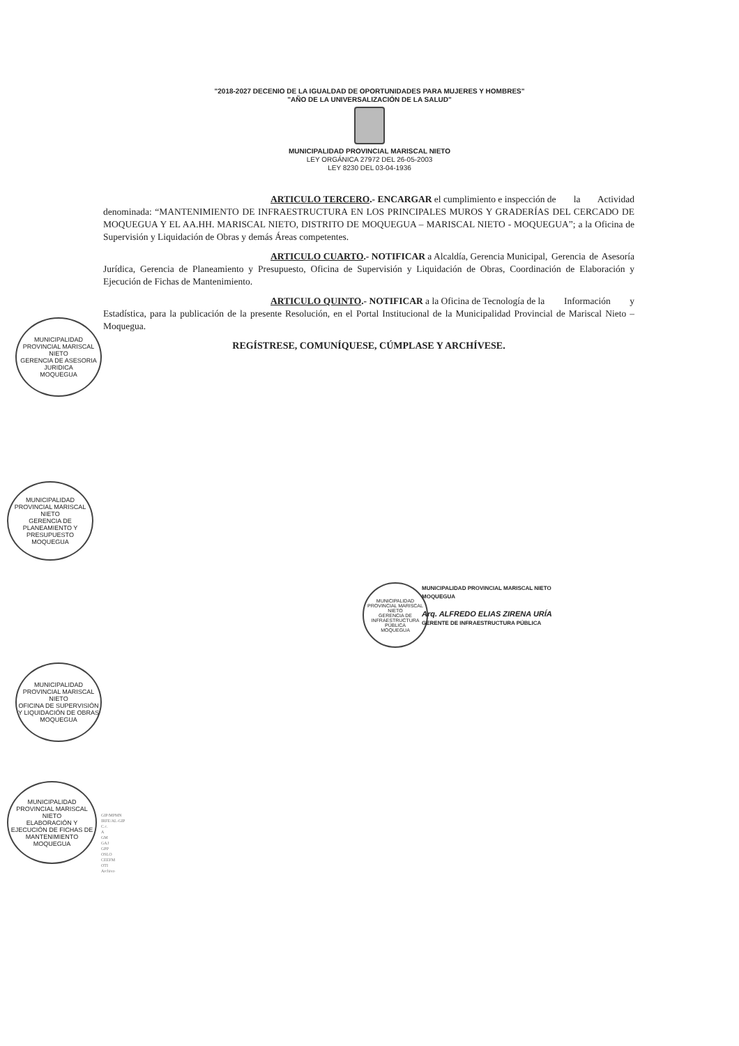"2018-2027 DECENIO DE LA IGUALDAD DE OPORTUNIDADES PARA MUJERES Y HOMBRES"
"AÑO DE LA UNIVERSALIZACIÓN DE LA SALUD"
MUNICIPALIDAD PROVINCIAL MARISCAL NIETO
LEY ORGÁNICA 27972 DEL 26-05-2003
LEY 8230 DEL 03-04-1936
ARTICULO TERCERO.- ENCARGAR el cumplimiento e inspección de la Actividad denominada: “MANTENIMIENTO DE INFRAESTRUCTURA EN LOS PRINCIPALES MUROS Y GRADERÍAS DEL CERCADO DE MOQUEGUA Y EL AA.HH. MARISCAL NIETO, DISTRITO DE MOQUEGUA – MARISCAL NIETO - MOQUEGUA”; a la Oficina de Supervisión y Liquidación de Obras y demás Áreas competentes.
ARTICULO CUARTO.- NOTIFICAR a Alcaldía, Gerencia Municipal, Gerencia de Asesoría Jurídica, Gerencia de Planeamiento y Presupuesto, Oficina de Supervisión y Liquidación de Obras, Coordinación de Elaboración y Ejecución de Fichas de Mantenimiento.
ARTICULO QUINTO.- NOTIFICAR a la Oficina de Tecnología de la Información y Estadística, para la publicación de la presente Resolución, en el Portal Institucional de la Municipalidad Provincial de Mariscal Nieto – Moquegua.
REGÍSTRESE, COMUNÍQUESE, CÚMPLASE Y ARCHÍVESE.
MUNICIPALIDAD PROVINCIAL MARISCAL NIETO
GERENCIA DE ASESORIA JURIDICA
MOQUEGUA
MUNICIPALIDAD PROVINCIAL MARISCAL NIETO
GERENCIA DE PLANEAMIENTO Y PRESUPUESTO
MOQUEGUA
MUNICIPALIDAD PROVINCIAL MARISCAL NIETO
OFICINA DE SUPERVISIÓN Y LIQUIDACIÓN DE OBRAS
MOQUEGUA
MUNICIPALIDAD PROVINCIAL MARISCAL NIETO
ELABORACIÓN Y EJECUCIÓN DE FICHAS DE MANTENIMIENTO
MOQUEGUA
MUNICIPALIDAD PROVINCIAL MARISCAL NIETO
GERENCIA DE INFRAESTRUCTURA PÚBLICA
MOQUEGUA
MUNICIPALIDAD PROVINCIAL MARISCAL NIETO
MOQUEGUA
Arq. ALFREDO ELIAS ZIRENA URÍA
GERENTE DE INFRAESTRUCTURA PÚBLICA
GIP/MPMN
IRFE/AL-GIP
C.c.
A
GM
GAJ
GPP
OSLO
CEEFM
OTI
Archivo